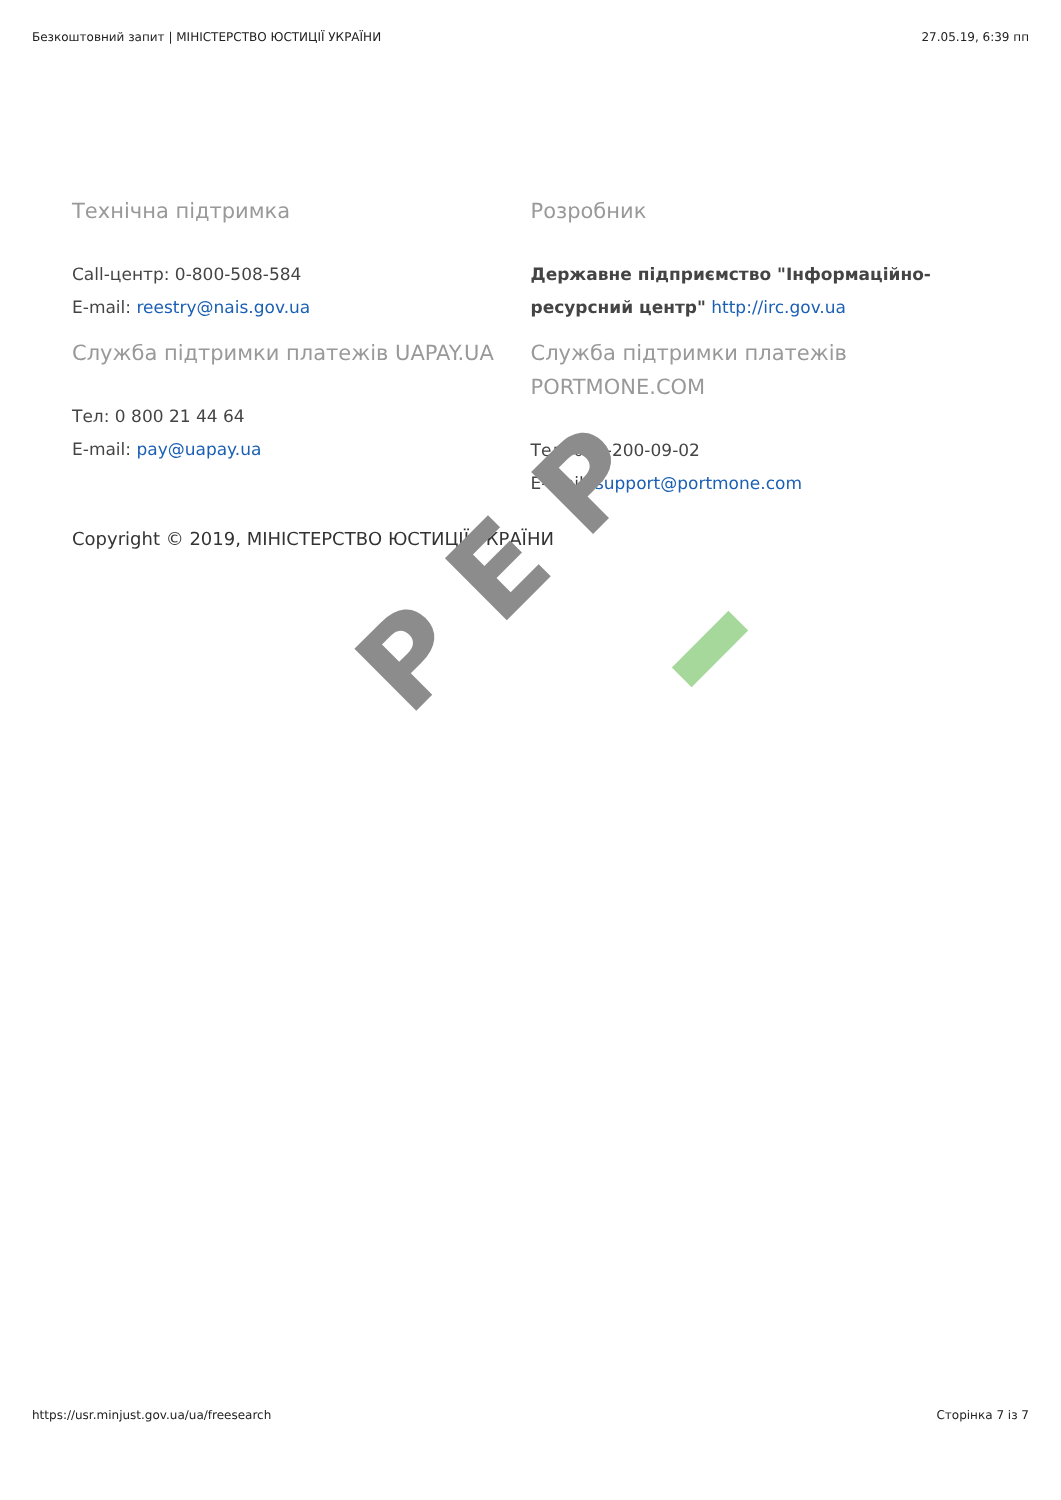Безкоштовний запит | МІНІСТЕРСТВО ЮСТИЦІЇ УКРАЇНИ 27.05.19, 6:39 пп
Технічна підтримка
Call-центр: 0-800-508-584
E-mail: reestry@nais.gov.ua
Служба підтримки платежів UAPAY.UA
Тел: 0 800 21 44 64
E-mail: pay@uapay.ua
Розробник
Державне підприємство "Інформаційно-ресурсний центр" http://irc.gov.ua
Служба підтримки платежів PORTMONE.COM
Тел: 044-200-09-02
E-mail: support@portmone.com
Copyright © 2019, МІНІСТЕРСТВО ЮСТИЦІЇ УКРАЇНИ
PEP
https://usr.minjust.gov.ua/ua/freesearch Сторінка 7 із 7